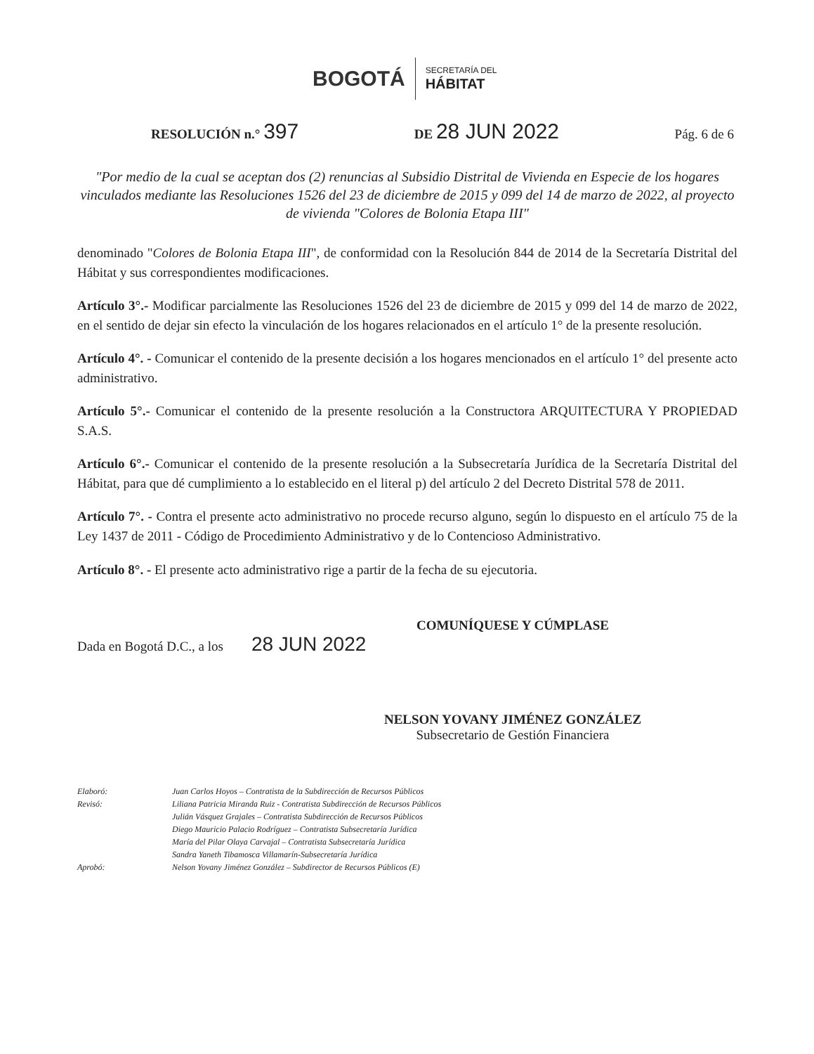BOGOTÁ SECRETARÍA DEL
HÁBITAT
RESOLUCIÓN n.° 397 DE 28 JUN 2022 Pág. 6 de 6
"Por medio de la cual se aceptan dos (2) renuncias al Subsidio Distrital de Vivienda en Especie de los hogares vinculados mediante las Resoluciones 1526 del 23 de diciembre de 2015 y 099 del 14 de marzo de 2022, al proyecto de vivienda "Colores de Bolonia Etapa III"
denominado "Colores de Bolonia Etapa III", de conformidad con la Resolución 844 de 2014 de la Secretaría Distrital del Hábitat y sus correspondientes modificaciones.
Artículo 3°.- Modificar parcialmente las Resoluciones 1526 del 23 de diciembre de 2015 y 099 del 14 de marzo de 2022, en el sentido de dejar sin efecto la vinculación de los hogares relacionados en el artículo 1° de la presente resolución.
Artículo 4°. - Comunicar el contenido de la presente decisión a los hogares mencionados en el artículo 1° del presente acto administrativo.
Artículo 5°.- Comunicar el contenido de la presente resolución a la Constructora ARQUITECTURA Y PROPIEDAD S.A.S.
Artículo 6°.- Comunicar el contenido de la presente resolución a la Subsecretaría Jurídica de la Secretaría Distrital del Hábitat, para que dé cumplimiento a lo establecido en el literal p) del artículo 2 del Decreto Distrital 578 de 2011.
Artículo 7°. - Contra el presente acto administrativo no procede recurso alguno, según lo dispuesto en el artículo 75 de la Ley 1437 de 2011 - Código de Procedimiento Administrativo y de lo Contencioso Administrativo.
Artículo 8°. - El presente acto administrativo rige a partir de la fecha de su ejecutoria.
COMUNÍQUESE Y CÚMPLASE
Dada en Bogotá D.C., a los 28 JUN 2022
NELSON YOVANY JIMÉNEZ GONZÁLEZ
Subsecretario de Gestión Financiera
Elaboró: Juan Carlos Hoyos – Contratista de la Subdirección de Recursos Públicos Revisó: Liliana Patricia Miranda Ruiz - Contratista Subdirección de Recursos Públicos
Julián Vásquez Grajales – Contratista Subdirección de Recursos Públicos
Diego Mauricio Palacio Rodríguez – Contratista Subsecretaría Jurídica
María del Pilar Olaya Carvajal – Contratista Subsecretaría Jurídica
Sandra Yaneth Tibamosca Villamarín-Subsecretaría Jurídica Aprobó: Nelson Yovany Jiménez González – Subdirector de Recursos Públicos (E)